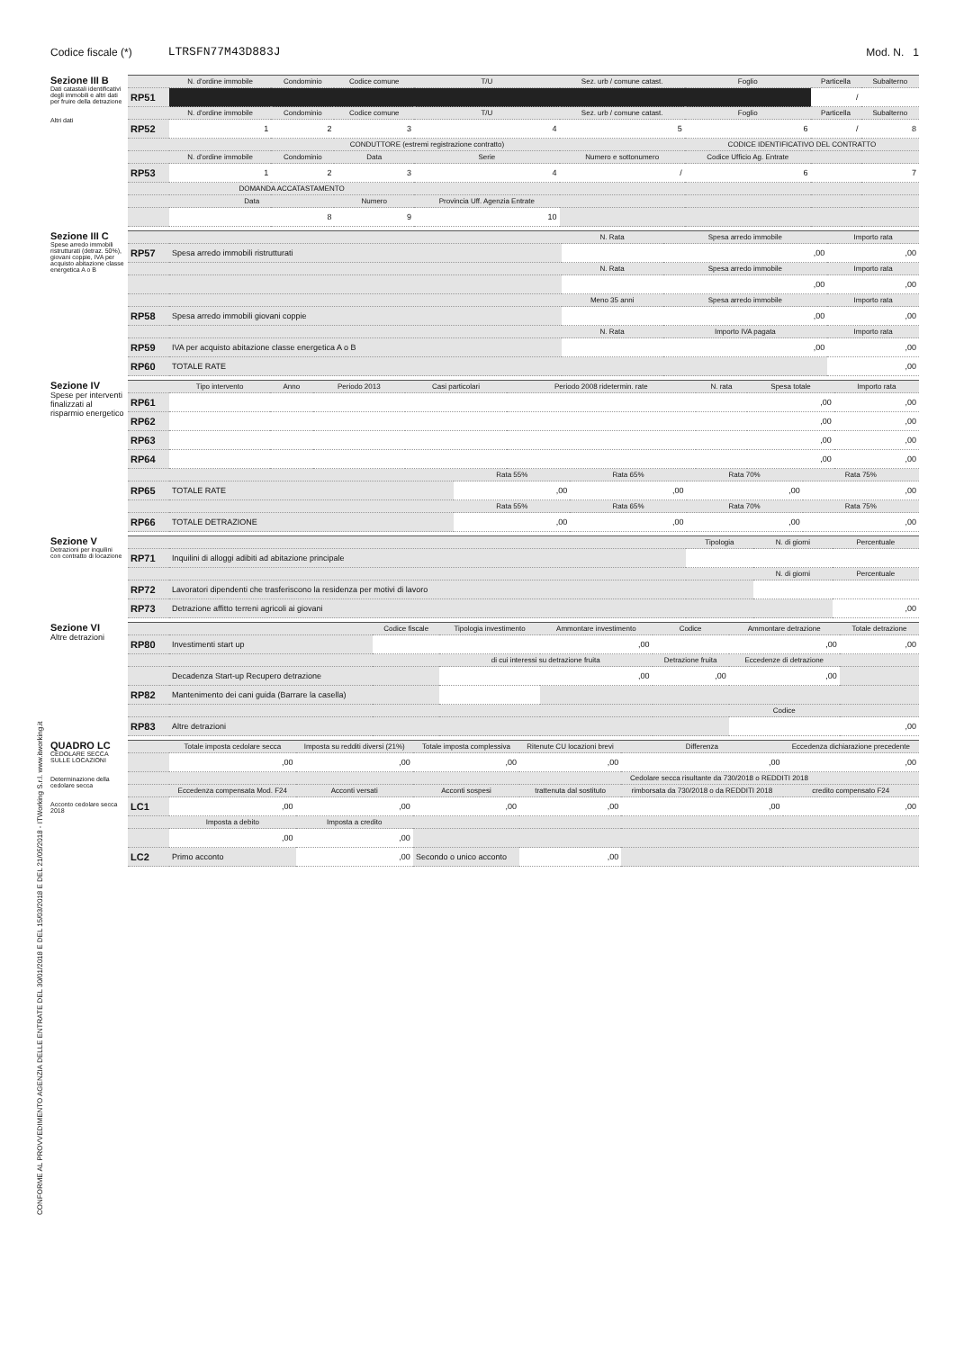Codice fiscale (*) LTRSFN77M43D883J Mod. N. 1
Sezione III B
Dati catastali identificativi degli immobili e altri dati per fruire della detrazione
Altri dati
| | N. d'ordine immobile | Condominio | Codice comune | T/U | Sez. urb / comune catast. | Foglio | Particella | Subalterno |
| RP51 | | | | | | | / | |
| | N. d'ordine immobile | Condominio | Codice comune | T/U | Sez. urb / comune catast. | Foglio | Particella | Subalterno |
| RP52 | 1 | 2 | 3 | 4 | 5 | 6 | / | 8 |
| | CONDUTTORE (estremi registrazione contratto) | | | | | CODICE IDENTIFICATIVO DEL CONTRATTO | | |
| | N. d'ordine immobile | Condominio | Data | Serie | Numero e sottonumero | Codice Ufficio Ag. Entrate | | |
| RP53 | 1 | 2 | 3 | 4 | / | 6 | 7 | |
| | DOMANDA ACCATASTAMENTO | | | | | | | |
| | Data | | Numero | Provincia Uff. Agenzia Entrate | | | | |
| | 8 | | 9 | 10 | | | | |
Sezione III C
Spese arredo immobili ristrutturati (detraz. 50%), giovani coppie, IVA per acquisto abitazione classe energetica A o B
| | | N. Rata | Spesa arredo immobile | Importo rata |
| RP57 | Spesa arredo immobili ristrutturati | | ,00 | ,00 |
| | | N. Rata | Spesa arredo immobile | Importo rata |
| | | | ,00 | ,00 |
| | | Meno 35 anni | Spesa arredo immobile | Importo rata |
| RP58 | Spesa arredo immobili giovani coppie | | ,00 | ,00 |
| | | N. Rata | Importo IVA pagata | Importo rata |
| RP59 | IVA per acquisto abitazione classe energetica A o B | | ,00 | ,00 |
| RP60 | TOTALE RATE | | | ,00 |
Sezione IV
Spese per interventi finalizzati al risparmio energetico
| | Tipo intervento | Anno | Periodo 2013 | Casi particolari | Periodo 2008 ridetermin. rate | N. rata | Spesa totale | Importo rata |
| RP61 | | | | | | | ,00 | ,00 |
| RP62 | | | | | | | ,00 | ,00 |
| RP63 | | | | | | | ,00 | ,00 |
| RP64 | | | | | | | ,00 | ,00 |
| | | Rata 55% | Rata 65% | Rata 70% | Rata 75% |
| RP65 | TOTALE RATE | ,00 | ,00 | ,00 | ,00 |
| | | Rata 55% | Rata 65% | Rata 70% | Rata 75% |
| RP66 | TOTALE DETRAZIONE | ,00 | ,00 | ,00 | ,00 |
Sezione V
Detrazioni per inquilini con contratto di locazione
| | | Tipologia | N. di giorni | Percentuale |
| RP71 | Inquilini di alloggi adibiti ad abitazione principale | | | |
| | | | N. di giorni | Percentuale |
| RP72 | Lavoratori dipendenti che trasferiscono la residenza per motivi di lavoro | | | |
| RP73 | Detrazione affitto terreni agricoli ai giovani | | | ,00 |
Sezione VI
Altre detrazioni
| | | Codice fiscale | Tipologia investimento | Ammontare investimento | Codice | Ammontare detrazione | Totale detrazione |
| RP80 | Investimenti start up | | | ,00 | | ,00 | ,00 |
| | | | di cui interessi su detrazione fruita | | Detrazione fruita | Eccedenze di detrazione | |
| | Decadenza Start-up Recupero detrazione | | ,00 | | ,00 | ,00 | |
| RP82 | Mantenimento dei cani guida (Barrare la casella) | | | | | | |
| | | | | | | Codice | |
| RP83 | Altre detrazioni | | | | | | ,00 |
QUADRO LC
CEDOLARE SECCA SULLE LOCAZIONI
Determinazione della cedolare secca
Acconto cedolare secca 2018
| | Totale imposta cedolare secca | Imposta su redditi diversi (21%) | Totale imposta complessiva | Ritenute CU locazioni brevi | Differenza | Eccedenza dichiarazione precedente |
| | ,00 | ,00 | ,00 | ,00 | ,00 | ,00 |
| | | | | Cedolare secca risultante da 730/2018 o REDDITI 2018 | | |
| | Eccedenza compensata Mod. F24 | Acconti versati | Acconti sospesi | trattenuta dal sostituto | rimborsata da 730/2018 o da REDDITI 2018 | credito compensato F24 |
| LC1 | ,00 | ,00 | ,00 | ,00 | ,00 | ,00 |
| | Imposta a debito | Imposta a credito | | | | |
| | ,00 | ,00 | | | | |
| LC2 | Primo acconto | ,00 | Secondo o unico acconto | ,00 | | |
CONFORME AL PROVVEDIMENTO AGENZIA DELLE ENTRATE DEL 30/01/2018 E DEL 15/03/2018 E DEL 21/05/2018 - ITWorking S.r.l. www.itworking.it